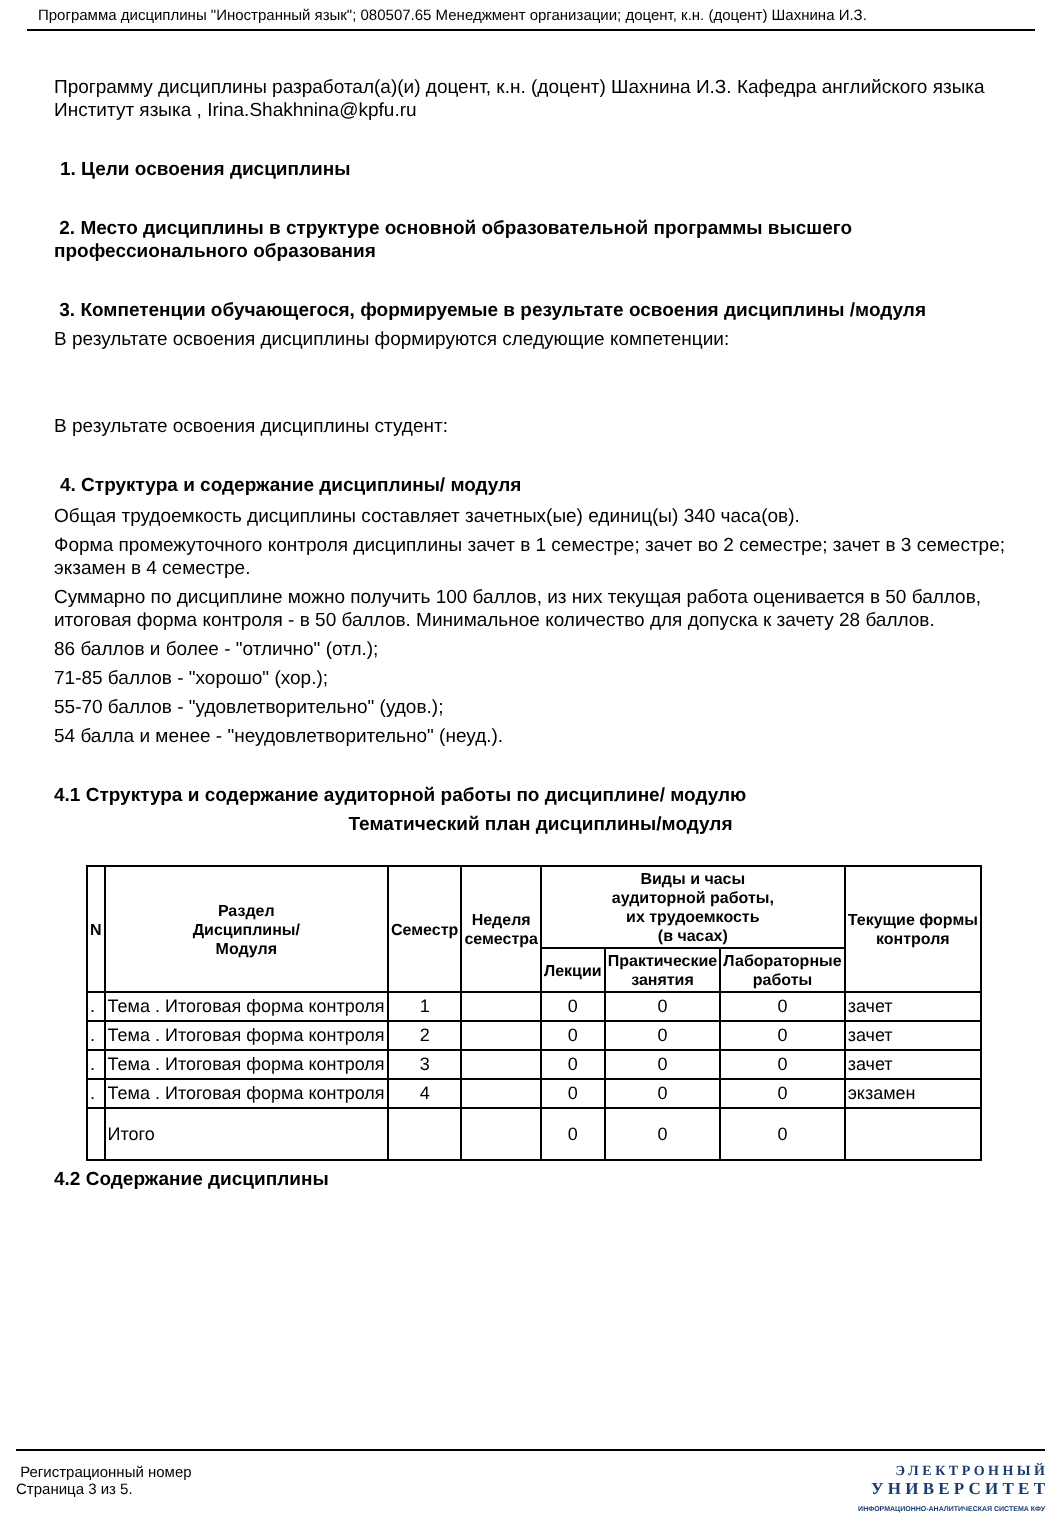Программа дисциплины "Иностранный язык"; 080507.65 Менеджмент организации; доцент, к.н. (доцент) Шахнина И.З.
Программу дисциплины разработал(а)(и) доцент, к.н. (доцент) Шахнина И.З. Кафедра английского языка Институт языка , Irina.Shakhnina@kpfu.ru
1. Цели освоения дисциплины
2. Место дисциплины в структуре основной образовательной программы высшего профессионального образования
3. Компетенции обучающегося, формируемые в результате освоения дисциплины /модуля
В результате освоения дисциплины формируются следующие компетенции:
В результате освоения дисциплины студент:
4. Структура и содержание дисциплины/ модуля
Общая трудоемкость дисциплины составляет зачетных(ые) единиц(ы) 340 часа(ов).
Форма промежуточного контроля дисциплины зачет в 1 семестре; зачет во 2 семестре; зачет в 3 семестре; экзамен в 4 семестре.
Суммарно по дисциплине можно получить 100 баллов, из них текущая работа оценивается в 50 баллов, итоговая форма контроля - в 50 баллов. Минимальное количество для допуска к зачету 28 баллов.
86 баллов и более - "отлично" (отл.);
71-85 баллов - "хорошо" (хор.);
55-70 баллов - "удовлетворительно" (удов.);
54 балла и менее - "неудовлетворительно" (неуд.).
4.1 Структура и содержание аудиторной работы по дисциплине/ модулю
Тематический план дисциплины/модуля
| N | Раздел Дисциплины/ Модуля | Семестр | Неделя семестра | Виды и часы аудиторной работы, их трудоемкость (в часах) | | | Текущие формы контроля |
| --- | --- | --- | --- | --- | --- | --- | --- |
| | | | | Лекции | Практические занятия | Лабораторные работы | |
| . | Тема . Итоговая форма контроля | 1 | | 0 | 0 | 0 | зачет |
| . | Тема . Итоговая форма контроля | 2 | | 0 | 0 | 0 | зачет |
| . | Тема . Итоговая форма контроля | 3 | | 0 | 0 | 0 | зачет |
| . | Тема . Итоговая форма контроля | 4 | | 0 | 0 | 0 | экзамен |
| | Итого | | | 0 | 0 | 0 | |
4.2 Содержание дисциплины
Регистрационный номер
Страница 3 из 5.
Э Л Е К Т Р О Н Н Ы Й
У Н И В Е Р С И Т Е Т
ИНФОРМАЦИОННО-АНАЛИТИЧЕСКАЯ СИСТЕМА КФУ